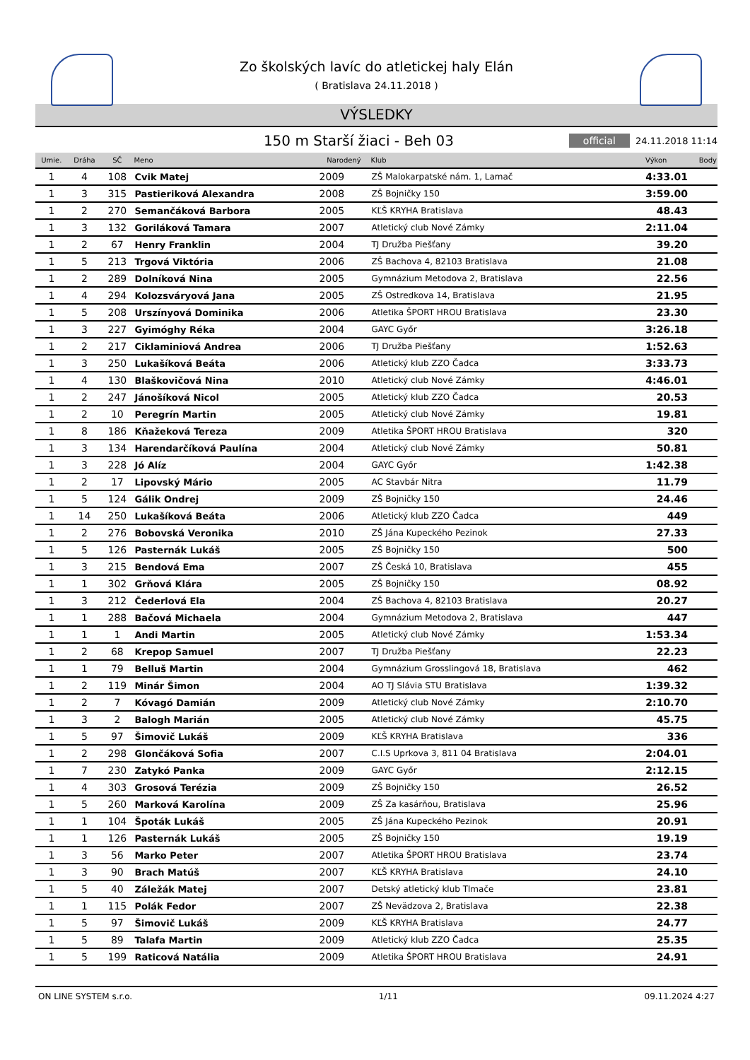Zo školských lavíc do atletickej haly Elán
( Bratislava 24.11.2018 )
VÝSLEDKY
150 m Starší žiaci - Beh 03
official 24.11.2018 11:14
| Umie. | Dráha | SČ | Meno | Narodený | Klub | Výkon | Body |
| --- | --- | --- | --- | --- | --- | --- | --- |
| 1 | 4 | 108 | Cvik Matej | 2009 | ZŠ Malokarpatské nám. 1, Lamač | 4:33.01 | |
| 1 | 3 | 315 | Pastieriková Alexandra | 2008 | ZŠ Bojničky 150 | 3:59.00 | |
| 1 | 2 | 270 | Semančáková Barbora | 2005 | KĽŠ KRYHA Bratislava | 48.43 | |
| 1 | 3 | 132 | Goriláková Tamara | 2007 | Atletický club Nové Zámky | 2:11.04 | |
| 1 | 2 | 67 | Henry Franklin | 2004 | TJ Družba Piešťany | 39.20 | |
| 1 | 5 | 213 | Trgová Viktória | 2006 | ZŠ Bachova 4, 82103 Bratislava | 21.08 | |
| 1 | 2 | 289 | Dolníková Nina | 2005 | Gymnázium Metodova 2, Bratislava | 22.56 | |
| 1 | 4 | 294 | Kolozsváryová Jana | 2005 | ZŠ Ostredkova 14, Bratislava | 21.95 | |
| 1 | 5 | 208 | Urszínyová Dominika | 2006 | Atletika ŠPORT HROU Bratislava | 23.30 | |
| 1 | 3 | 227 | Gyimóghy Réka | 2004 | GAYC Győr | 3:26.18 | |
| 1 | 2 | 217 | Ciklaminiová Andrea | 2006 | TJ Družba Piešťany | 1:52.63 | |
| 1 | 3 | 250 | Lukašíková Beáta | 2006 | Atletický klub ZZO Čadca | 3:33.73 | |
| 1 | 4 | 130 | Blaškovičová Nina | 2010 | Atletický club Nové Zámky | 4:46.01 | |
| 1 | 2 | 247 | Jánošíková Nicol | 2005 | Atletický klub ZZO Čadca | 20.53 | |
| 1 | 2 | 10 | Peregrín Martin | 2005 | Atletický club Nové Zámky | 19.81 | |
| 1 | 8 | 186 | Kňažeková Tereza | 2009 | Atletika ŠPORT HROU Bratislava | 320 | |
| 1 | 3 | 134 | Harendarčíková Paulína | 2004 | Atletický club Nové Zámky | 50.81 | |
| 1 | 3 | 228 | Jó Alíz | 2004 | GAYC Győr | 1:42.38 | |
| 1 | 2 | 17 | Lipovský Mário | 2005 | AC Stavbár Nitra | 11.79 | |
| 1 | 5 | 124 | Gálik Ondrej | 2009 | ZŠ Bojničky 150 | 24.46 | |
| 1 | 14 | 250 | Lukašíková Beáta | 2006 | Atletický klub ZZO Čadca | 449 | |
| 1 | 2 | 276 | Bobovská Veronika | 2010 | ZŠ Jána Kupeckého Pezinok | 27.33 | |
| 1 | 5 | 126 | Pasternák Lukáš | 2005 | ZŠ Bojničky 150 | 500 | |
| 1 | 3 | 215 | Bendová Ema | 2007 | ZŠ Česká 10, Bratislava | 455 | |
| 1 | 1 | 302 | Grňová Klára | 2005 | ZŠ Bojničky 150 | 08.92 | |
| 1 | 3 | 212 | Čederlová Ela | 2004 | ZŠ Bachova 4, 82103 Bratislava | 20.27 | |
| 1 | 1 | 288 | Bačová Michaela | 2004 | Gymnázium Metodova 2, Bratislava | 447 | |
| 1 | 1 | 1 | Andi Martin | 2005 | Atletický club Nové Zámky | 1:53.34 | |
| 1 | 2 | 68 | Krepop Samuel | 2007 | TJ Družba Piešťany | 22.23 | |
| 1 | 1 | 79 | Belluš Martin | 2004 | Gymnázium Grosslingová 18, Bratislava | 462 | |
| 1 | 2 | 119 | Minár Šimon | 2004 | AO TJ Slávia STU Bratislava | 1:39.32 | |
| 1 | 2 | 7 | Kóvagó Damián | 2009 | Atletický club Nové Zámky | 2:10.70 | |
| 1 | 3 | 2 | Balogh Marián | 2005 | Atletický club Nové Zámky | 45.75 | |
| 1 | 5 | 97 | Šimovič Lukáš | 2009 | KĽŠ KRYHA Bratislava | 336 | |
| 1 | 2 | 298 | Glončáková Sofia | 2007 | C.I.S Uprkova 3, 811 04 Bratislava | 2:04.01 | |
| 1 | 7 | 230 | Zatykó Panka | 2009 | GAYC Győr | 2:12.15 | |
| 1 | 4 | 303 | Grosová Terézia | 2009 | ZŠ Bojničky 150 | 26.52 | |
| 1 | 5 | 260 | Marková Karolína | 2009 | ZŠ Za kasárňou, Bratislava | 25.96 | |
| 1 | 1 | 104 | Špoták Lukáš | 2005 | ZŠ Jána Kupeckého Pezinok | 20.91 | |
| 1 | 1 | 126 | Pasternák Lukáš | 2005 | ZŠ Bojničky 150 | 19.19 | |
| 1 | 3 | 56 | Marko Peter | 2007 | Atletika ŠPORT HROU Bratislava | 23.74 | |
| 1 | 3 | 90 | Brach Matúš | 2007 | KĽŠ KRYHA Bratislava | 24.10 | |
| 1 | 5 | 40 | Záležák Matej | 2007 | Detský atletický klub Tlmače | 23.81 | |
| 1 | 1 | 115 | Polák Fedor | 2007 | ZŠ Nevädzova 2, Bratislava | 22.38 | |
| 1 | 5 | 97 | Šimovič Lukáš | 2009 | KĽŠ KRYHA Bratislava | 24.77 | |
| 1 | 5 | 89 | Talafa Martin | 2009 | Atletický klub ZZO Čadca | 25.35 | |
| 1 | 5 | 199 | Raticová Natália | 2009 | Atletika ŠPORT HROU Bratislava | 24.91 | |
ON LINE SYSTEM s.r.o. 1/11 09.11.2024 4:27